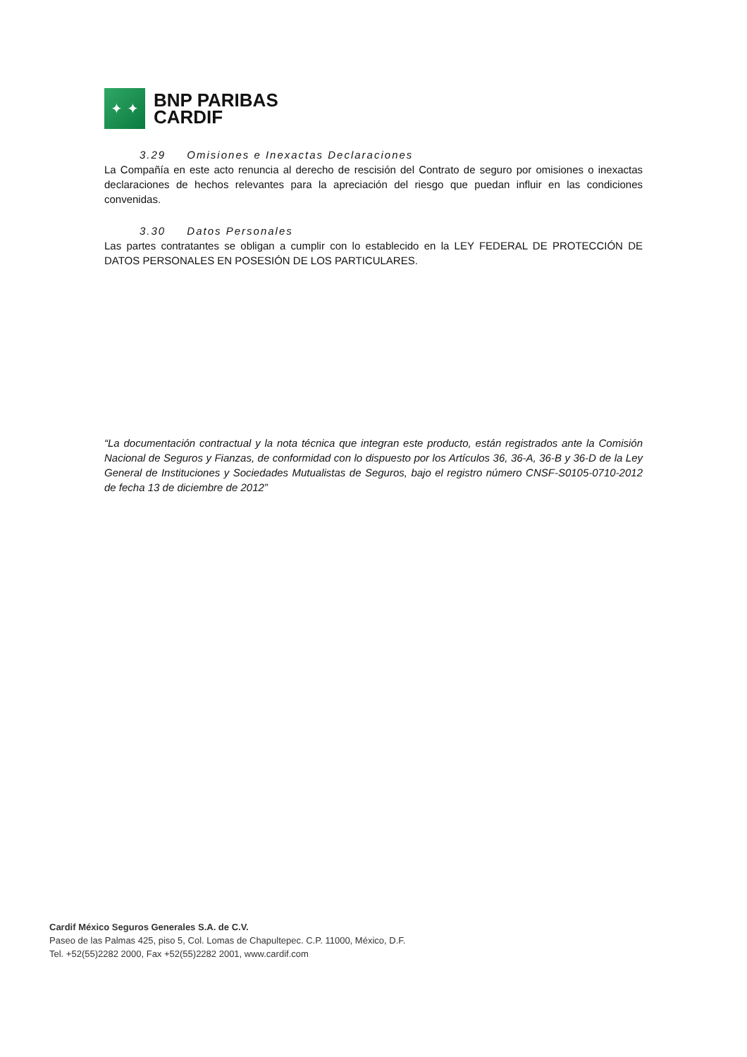✦ ✦
BNP PARIBAS
CARDIF
3.29 Omisiones e Inexactas Declaraciones
La Compañía en este acto renuncia al derecho de rescisión del Contrato de seguro por omisiones o inexactas declaraciones de hechos relevantes para la apreciación del riesgo que puedan influir en las condiciones convenidas.
3.30 Datos Personales
Las partes contratantes se obligan a cumplir con lo establecido en la LEY FEDERAL DE PROTECCIÓN DE DATOS PERSONALES EN POSESIÓN DE LOS PARTICULARES.
“La documentación contractual y la nota técnica que integran este producto, están registrados ante la Comisión Nacional de Seguros y Fianzas, de conformidad con lo dispuesto por los Artículos 36, 36-A, 36-B y 36-D de la Ley General de Instituciones y Sociedades Mutualistas de Seguros, bajo el registro número CNSF-S0105-0710-2012 de fecha 13 de diciembre de 2012”
Cardif México Seguros Generales S.A. de C.V.
Paseo de las Palmas 425, piso 5, Col. Lomas de Chapultepec. C.P. 11000, México, D.F.
Tel. +52(55)2282 2000, Fax +52(55)2282 2001, www.cardif.com